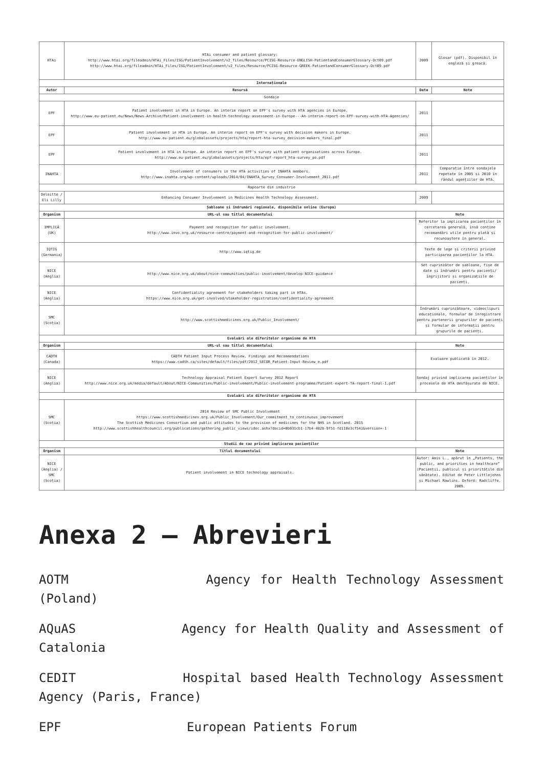| HTAi | HTAi consumer and patient glossary: http://www.htai.org/fileadmin/HTAi_Files/ISG/PatientInvolvement/v2_files/Resource/PCISG-Resource-ENGLISH-PatientandConsumerGlossary-Oct09.pdf http://www.htai.org/fileadmin/HTAi_Files/ISG/PatientInvolvement/v2_files/Resource/PCISG-Resource-GREEK-PatientandConsumerGlossary-Oct09.pdf | 2009 | Glosar (pdf). Disponibil în engleză și greacă. |
| Internaționale | | | |
| Autor | Resursă | Data | Note |
| Sondaje | | | |
| EPF | Patient involvement in HTA in Europe. An interim report on EPF's survey with HTA agencies in Europe. http://www.eu-patient.eu/News/News-Archive/Patient-involvement-in-health-technology-assessment-in-Europe---An-interim-report-on-EPF-survey-with-HTA-Agencies/ | 2011 | |
| EPF | Patient involvement in HTA in Europe. An interim report on EPF's survey with decision makers in Europe. http://www.eu-patient.eu/globalassets/projects/hta/report-hta-survey_decision-makers_final.pdf | 2011 | |
| EPF | Patient involvement in HTA in Europe. An interim report on EPF's survey with patient organisations across Europe. http://www.eu-patient.eu/globalassets/projects/hta/epf-report_hta-survey_po.pdf | 2011 | |
| INAHTA | Involvement of consumers in the HTA activities of INAHTA members. http://www.inahta.org/wp-content/uploads/2014/04/INAHTA_Survey_Consumer-Involvement_2011.pdf | 2011 | Comparație între sondajele repetate în 2005 și 2010 în rândul agențiilor de HTA. |
| Rapoarte din industrie | | | |
| Deloitte / Eli Lilly | Enhancing Consumer Involvement in Medicines Health Technology Assessment. | 2009 | |
| Șabloane și îndrumări regionale, disponibile online (Europa) | | | |
| Organism | URL-ul sau titlul documentului | Note | |
| IMPLICĂ (UK) | Payment and recognition for public involvement. http://www.invo.org.uk/resource-centre/payment-and-recognition-for-public-involvement/ | Referitor la implicarea pacienților în cercetarea generală, însă conține recomandări utile pentru plată și recunoaștere în general. | |
| IQTIG (Germania) | http://www.iqtig.de | Texte de lege și criterii privind participarea pacienților la HTA. | |
| NICE (Anglia) | http://www.nice.org.uk/about/nice-communities/public-involvement/develop-NICE-guidance | Set cuprinzător de șabloane, fișe de date și îndrumări pentru pacienți/îngrijitori și organizațiile de pacienți. | |
| NICE (Anglia) | Confidentiality agreement for stakeholders taking part in HTAs. https://www.nice.org.uk/get-involved/stakeholder-registration/confidentiality-agreement | | |
| SMC (Scoția) | http://www.scottishmedicines.org.uk/Public_Involvement/ | Îndrumări cuprinzătoare, videoclipuri educaționale, formular de înregistrare pentru partenerii grupurilor de pacienți și formular de informații pentru grupurile de pacienți. | |
| Evaluări ale diferitelor organisme de HTA | | | |
| Organism | URL-ul sau titlul documentului | Note | |
| CADTH (Canada) | CADTH Patient Input Process Review. Findings and Recommendations https://www.cadth.ca/sites/default/files/pdf/2012_SECOR_Patient-Input-Review_e.pdf | Evaluare publicată în 2012. | |
| NICE (Anglia) | Technology Appraisal Patient Expert Survey 2012 Report http://www.nice.org.uk/media/default/About/NICE-Communities/Public-involvement/Public-involvement-programme/Patient-expert-TA-report-final-1.pdf | Sondaj privind implicarea pacienților în procesele de HTA desfășurate de NICE. | |
| Evaluări ale diferitelor organisme de HTA | | | |
| SMC (Scoția) | 2014 Review of SMC Public Involvement https://www.scottishmedicines.org.uk/Public_Involvement/Our_commitment_to_continuous_improvement The Scottish Medicines Consortium and public attitudes to the provision of medicines for the NHS in Scotland. 2015 http://www.scottishhealthcouncil.org/publications/gathering_public_views/idoc.ashx?docid=0b031cb1-17b4-482b-9f51-fd118e3cf541&version=-1 | | |
| Studii de caz privind implicarea pacienților | | | |
| Organism | Titlul documentului | Note | |
| NICE (Anglia) / SMC (Scoția) | Patient involvement in NICE technology appraisals. | Autor: Amis L., apărut în „Patients, the public, and priorities in healthcare” (Pacienții, publicul și prioritățile din sănătate). Editat de Peter Littlejohns și Michael Rawlins. Oxford: Radcliffe. 2009. | |
Anexa 2 – Abrevieri
AOTM Agency for Health Technology Assessment (Poland)
AQuAS Agency for Health Quality and Assessment of Catalonia
CEDIT Hospital based Health Technology Assessment Agency (Paris, France)
EPF European Patients Forum